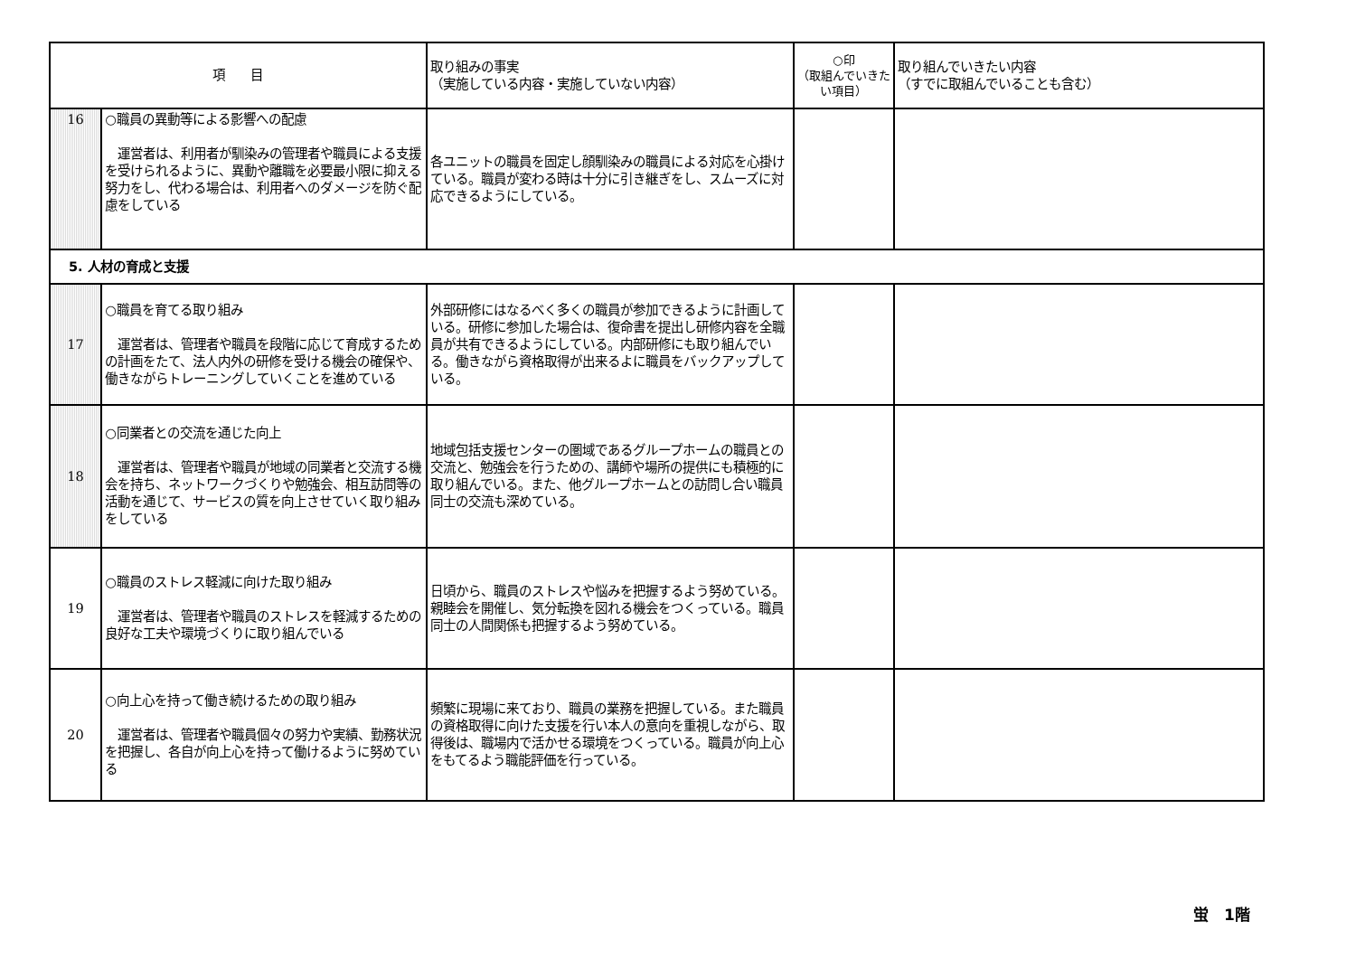| 項 目 | | 取り組みの事実 （実施している内容・実施していない内容） | ○印 （取組んでいきたい項目） | 取り組んでいきたい内容 （すでに取組んでいることも含む） |
| --- | --- | --- | --- | --- |
| 16 | ○職員の異動等による影響への配慮 運営者は、利用者が馴染みの管理者や職員による支援を受けられるように、異動や離職を必要最小限に抑える努力をし、代わる場合は、利用者へのダメージを防ぐ配慮をしている | 各ユニットの職員を固定し顔馴染みの職員による対応を心掛けている。職員が変わる時は十分に引き継ぎをし、スムーズに対応できるようにしている。 | | |
| 5. 人材の育成と支援 | | | | |
| 17 | ○職員を育てる取り組み 運営者は、管理者や職員を段階に応じて育成するための計画をたて、法人内外の研修を受ける機会の確保や、働きながらトレーニングしていくことを進めている | 外部研修にはなるべく多くの職員が参加できるように計画している。研修に参加した場合は、復命書を提出し研修内容を全職員が共有できるようにしている。内部研修にも取り組んでいる。働きながら資格取得が出来るよに職員をバックアップしている。 | | |
| 18 | ○同業者との交流を通じた向上 運営者は、管理者や職員が地域の同業者と交流する機会を持ち、ネットワークづくりや勉強会、相互訪問等の活動を通じて、サービスの質を向上させていく取り組みをしている | 地域包括支援センターの圏域であるグループホームの職員との交流と、勉強会を行うための、講師や場所の提供にも積極的に取り組んでいる。また、他グループホームとの訪問し合い職員同士の交流も深めている。 | | |
| 19 | ○職員のストレス軽減に向けた取り組み 運営者は、管理者や職員のストレスを軽減するための良好な工夫や環境づくりに取り組んでいる | 日頃から、職員のストレスや悩みを把握するよう努めている。親睦会を開催し、気分転換を図れる機会をつくっている。職員同士の人間関係も把握するよう努めている。 | | |
| 20 | ○向上心を持って働き続けるための取り組み 運営者は、管理者や職員個々の努力や実績、勤務状況を把握し、各自が向上心を持って働けるように努めている | 頻繁に現場に来ており、職員の業務を把握している。また職員の資格取得に向けた支援を行い本人の意向を重視しながら、取得後は、職場内で活かせる環境をつくっている。職員が向上心をもてるよう職能評価を行っている。 | | |
蛍　1階